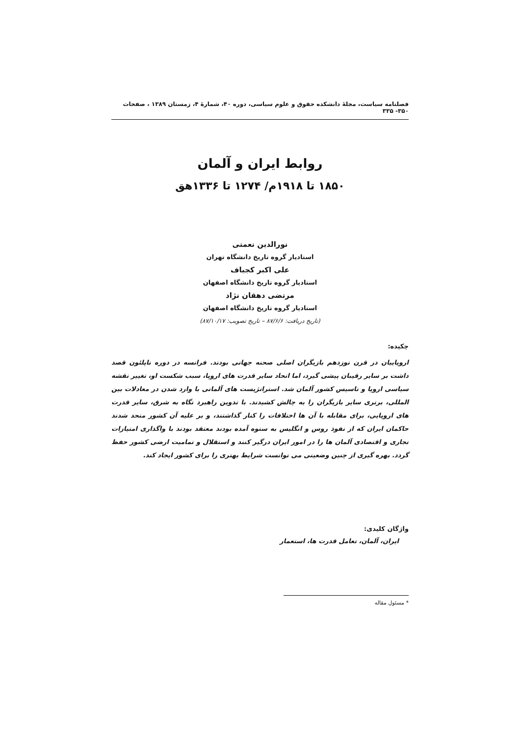فصلنامه سیاست، مجلهٔ دانشکده حقوق و علوم سیاسی، دوره ۴۰، شمارهٔ ۴، زمستان ۱۳۸۹ ، صفحات ۳۵۰- ۳۳۵
روابط ایران و آلمان
۱۸۵۰ تا ۱۹۱۸م/ ۱۲۷۴ تا ۱۳۳۶هق
نورالدین نعمتی
استادیار گروه تاریخ دانشگاه تهران
علی اکبر کجباف
استادیار گروه تاریخ دانشگاه اصفهان
مرتضی دهقان نژاد
استادیار گروه تاریخ دانشگاه اصفهان
(تاریخ دریافت: ۸۷/۶/۶ – تاریخ تصویب: ۸۷/۱۰/۱۷)
چکیده:
اروپاییان در قرن نوزدهم بازیگران اصلی صحنه جهانی بودند. فرانسه در دوره ناپلئون قصد داشت بر سایر رقیبان پیشی گیرد، اما اتحاد سایر قدرت های اروپا، سبب شکست او، تغییر نقشه سیاسی اروپا و تاسیس کشور آلمان شد. استراتژیست های آلمانی با وارد شدن در معادلات بین المللی، برتری سایر بازیگران را به چالش کشیدند. با تدوین راهبرد نگاه به شرق، سایر قدرت های اروپایی، برای مقابله با آن ها اختلافات را کنار گذاشتند، و بر علیه آن کشور متحد شدند حاکمان ایران که از نفوذ روس و انگلیس به ستوه آمده بودند معتقد بودند با واگذاری امتیازات تجاری و اقتصادی آلمان ها را در امور ایران درگیر کنند و استقلال و تمامیت ارضی کشور حفظ گردد. بهره گیری از چنین وضعیتی می توانست شرایط بهتری را برای کشور ایجاد کند.
واژگان کلیدی:
ایران، آلمان، تعامل قدرت ها، استعمار
* مسئول مقاله